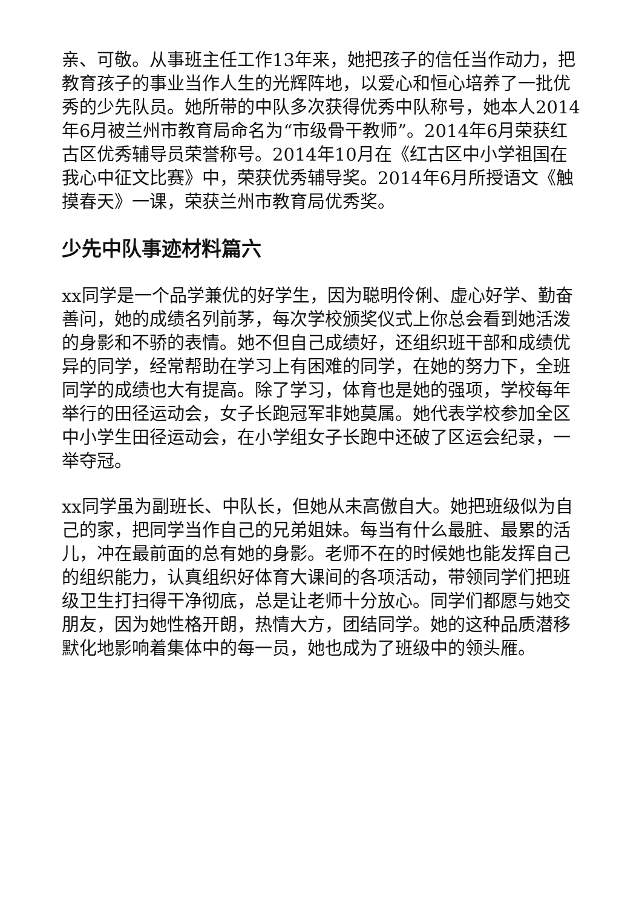亲、可敬。从事班主任工作13年来，她把孩子的信任当作动力，把教育孩子的事业当作人生的光辉阵地，以爱心和恒心培养了一批优秀的少先队员。她所带的中队多次获得优秀中队称号，她本人2014年6月被兰州市教育局命名为“市级骨干教师”。2014年6月荣获红古区优秀辅导员荣誉称号。2014年10月在《红古区中小学祖国在我心中征文比赛》中，荣获优秀辅导奖。2014年6月所授语文《触摸春天》一课，荣获兰州市教育局优秀奖。
少先中队事迹材料篇六
xx同学是一个品学兼优的好学生，因为聪明伶俐、虚心好学、勤奋善问，她的成绩名列前茅，每次学校颁奖仪式上你总会看到她活泼的身影和不骄的表情。她不但自己成绩好，还组织班干部和成绩优异的同学，经常帮助在学习上有困难的同学，在她的努力下，全班同学的成绩也大有提高。除了学习，体育也是她的强项，学校每年举行的田径运动会，女子长跑冠军非她莫属。她代表学校参加全区中小学生田径运动会，在小学组女子长跑中还破了区运会纪录，一举夺冠。
xx同学虽为副班长、中队长，但她从未高傲自大。她把班级似为自己的家，把同学当作自己的兄弟姐妹。每当有什么最脏、最累的活儿，冲在最前面的总有她的身影。老师不在的时候她也能发挥自己的组织能力，认真组织好体育大课间的各项活动，带领同学们把班级卫生打扫得干净彻底，总是让老师十分放心。同学们都愿与她交朋友，因为她性格开朗，热情大方，团结同学。她的这种品质潜移默化地影响着集体中的每一员，她也成为了班级中的领头雁。